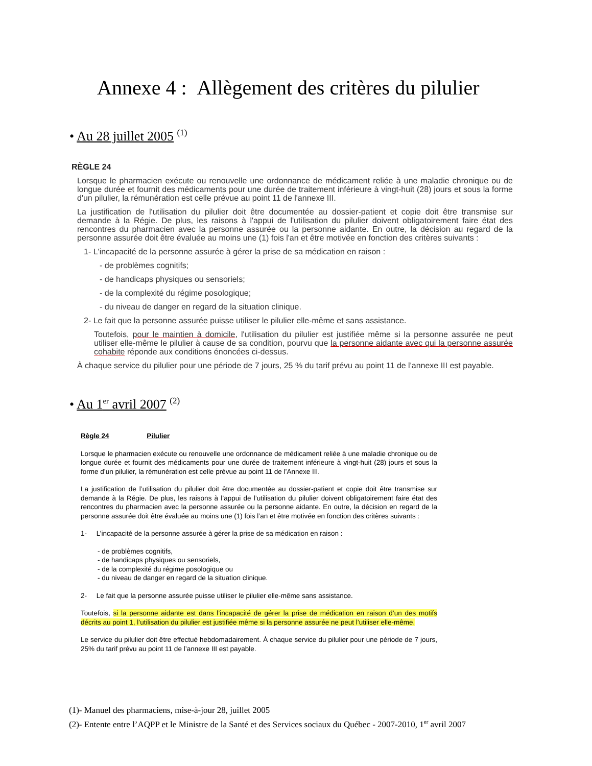Annexe 4 : Allègement des critères du pilulier
• Au 28 juillet 2005 <sup>(1)</sup>
RÈGLE 24
Lorsque le pharmacien exécute ou renouvelle une ordonnance de médicament reliée à une maladie chronique ou de longue durée et fournit des médicaments pour une durée de traitement inférieure à vingt-huit (28) jours et sous la forme d'un pilulier, la rémunération est celle prévue au point 11 de l'annexe III.
La justification de l'utilisation du pilulier doit être documentée au dossier-patient et copie doit être transmise sur demande à la Régie. De plus, les raisons à l'appui de l'utilisation du pilulier doivent obligatoirement faire état des rencontres du pharmacien avec la personne assurée ou la personne aidante. En outre, la décision au regard de la personne assurée doit être évaluée au moins une (1) fois l'an et être motivée en fonction des critères suivants :
1- L'incapacité de la personne assurée à gérer la prise de sa médication en raison :
- de problèmes cognitifs;
- de handicaps physiques ou sensoriels;
- de la complexité du régime posologique;
- du niveau de danger en regard de la situation clinique.
2- Le fait que la personne assurée puisse utiliser le pilulier elle-même et sans assistance.
Toutefois, pour le maintien à domicile, l'utilisation du pilulier est justifiée même si la personne assurée ne peut utiliser elle-même le pilulier à cause de sa condition, pourvu que la personne aidante avec qui la personne assurée cohabite réponde aux conditions énoncées ci-dessus.
À chaque service du pilulier pour une période de 7 jours, 25 % du tarif prévu au point 11 de l'annexe III est payable.
• Au 1<sup>er</sup> avril 2007 <sup>(2)</sup>
Règle 24 Pilulier
Lorsque le pharmacien exécute ou renouvelle une ordonnance de médicament reliée à une maladie chronique ou de longue durée et fournit des médicaments pour une durée de traitement inférieure à vingt-huit (28) jours et sous la forme d’un pilulier, la rémunération est celle prévue au point 11 de l’Annexe III.
La justification de l’utilisation du pilulier doit être documentée au dossier-patient et copie doit être transmise sur demande à la Régie. De plus, les raisons à l’appui de l’utilisation du pilulier doivent obligatoirement faire état des rencontres du pharmacien avec la personne assurée ou la personne aidante. En outre, la décision en regard de la personne assurée doit être évaluée au moins une (1) fois l’an et être motivée en fonction des critères suivants :
1- L’incapacité de la personne assurée à gérer la prise de sa médication en raison :
- de problèmes cognitifs,
- de handicaps physiques ou sensoriels,
- de la complexité du régime posologique ou
- du niveau de danger en regard de la situation clinique.
2- Le fait que la personne assurée puisse utiliser le pilulier elle-même sans assistance.
Toutefois, si la personne aidante est dans l’incapacité de gérer la prise de médication en raison d’un des motifs décrits au point 1, l’utilisation du pilulier est justifiée même si la personne assurée ne peut l’utiliser elle-même.
Le service du pilulier doit être effectué hebdomadairement. À chaque service du pilulier pour une période de 7 jours, 25% du tarif prévu au point 11 de l’annexe III est payable.
(1)- Manuel des pharmaciens, mise-à-jour 28, juillet 2005
(2)- Entente entre l’AQPP et le Ministre de la Santé et des Services sociaux du Québec - 2007-2010, 1<sup>er</sup> avril 2007